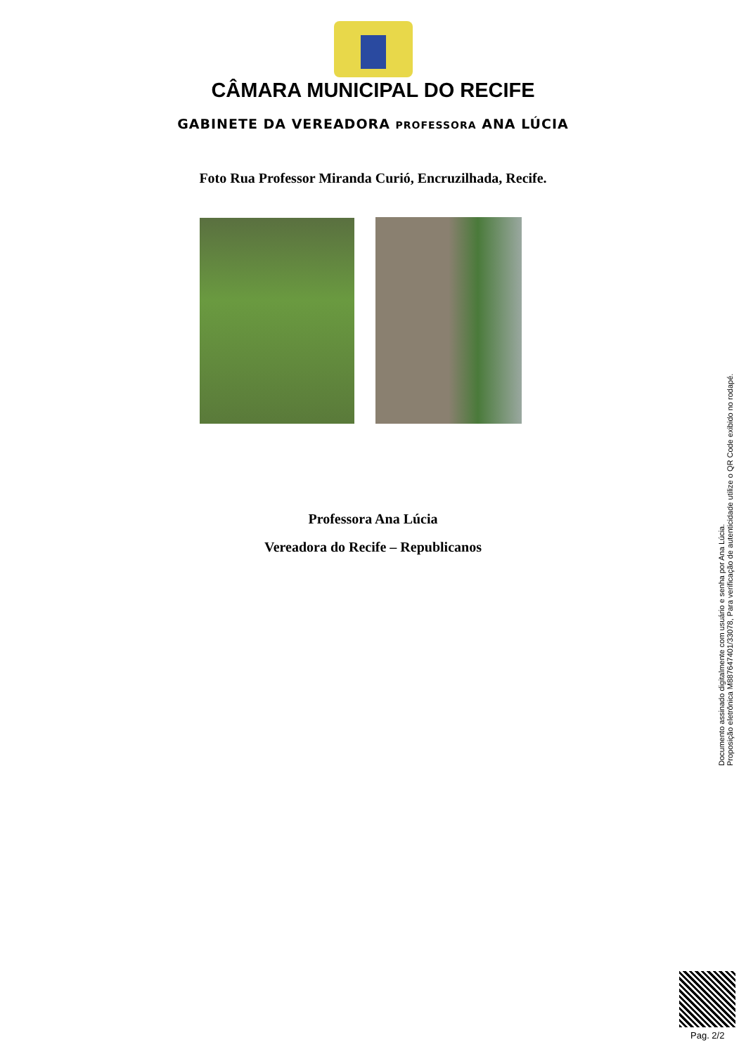CÂMARA MUNICIPAL DO RECIFE
GABINETE DA VEREADORA PROFESSORA ANA LÚCIA
Foto Rua Professor Miranda Curió, Encruzilhada, Recife.
Professora Ana Lúcia
Vereadora do Recife – Republicanos
Documento assinado digitalmente com usuário e senha por Ana Lúcia.
Proposição eletrônica M887647401/33078, Para verificação de autenticidade utilize o QR Code exibido no rodapé.
Pag. 2/2